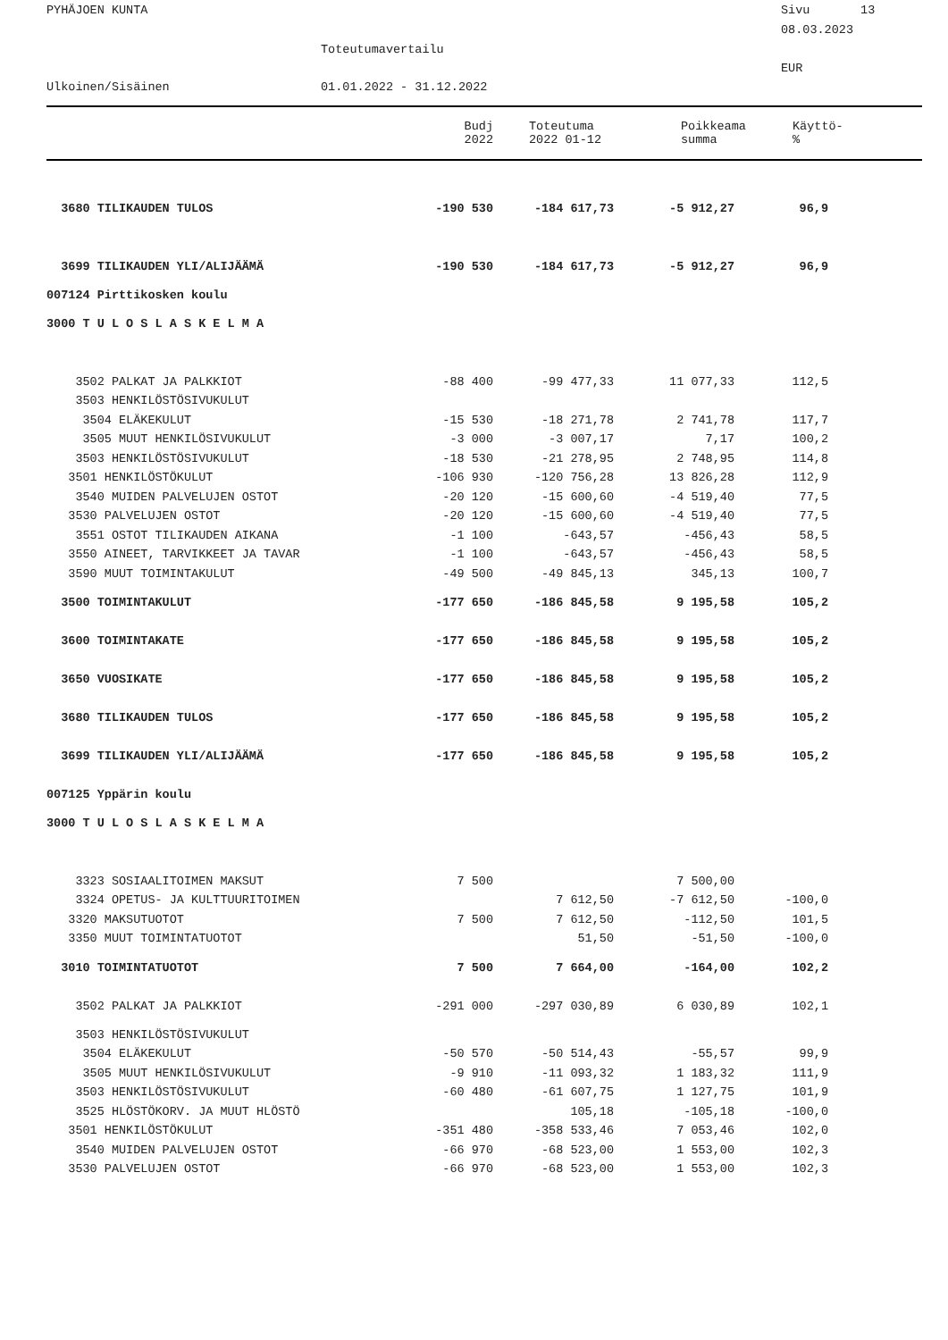PYHÄJOEN KUNTA
Sivu 13
08.03.2023
Toteutumavertailu
EUR
Ulkoinen/Sisäinen
01.01.2022 - 31.12.2022
| | Budj 2022 | Toteutuma 2022 01-12 | Poikkeama summa | Käyttö- % |
| --- | --- | --- | --- | --- |
| 3680 TILIKAUDEN TULOS | -190 530 | -184 617,73 | -5 912,27 | 96,9 | |
| 3699 TILIKAUDEN YLI/ALIJÄÄMÄ | -190 530 | -184 617,73 | -5 912,27 | 96,9 | |
| 007124 Pirttikosken koulu | | | | | |
| 3000 T U L O S L A S K E L M A | | | | | |
| 3502 PALKAT JA PALKKIOT | -88 400 | -99 477,33 | 11 077,33 | 112,5 | |
| 3503 HENKILÖSTÖSIVUKULUT | | | | | |
| 3504 ELÄKEKULUT | -15 530 | -18 271,78 | 2 741,78 | 117,7 | |
| 3505 MUUT HENKILÖSIVUKULUT | -3 000 | -3 007,17 | 7,17 | 100,2 | |
| 3503 HENKILÖSTÖSIVUKULUT | -18 530 | -21 278,95 | 2 748,95 | 114,8 | |
| 3501 HENKILÖSTÖKULUT | -106 930 | -120 756,28 | 13 826,28 | 112,9 | |
| 3540 MUIDEN PALVELUJEN OSTOT | -20 120 | -15 600,60 | -4 519,40 | 77,5 | |
| 3530 PALVELUJEN OSTOT | -20 120 | -15 600,60 | -4 519,40 | 77,5 | |
| 3551 OSTOT TILIKAUDEN AIKANA | -1 100 | -643,57 | -456,43 | 58,5 | |
| 3550 AINEET, TARVIKKEET JA TAVAR | -1 100 | -643,57 | -456,43 | 58,5 | |
| 3590 MUUT TOIMINTAKULUT | -49 500 | -49 845,13 | 345,13 | 100,7 | |
| 3500 TOIMINTAKULUT | -177 650 | -186 845,58 | 9 195,58 | 105,2 | |
| 3600 TOIMINTAKATE | -177 650 | -186 845,58 | 9 195,58 | 105,2 | |
| 3650 VUOSIKATE | -177 650 | -186 845,58 | 9 195,58 | 105,2 | |
| 3680 TILIKAUDEN TULOS | -177 650 | -186 845,58 | 9 195,58 | 105,2 | |
| 3699 TILIKAUDEN YLI/ALIJÄÄMÄ | -177 650 | -186 845,58 | 9 195,58 | 105,2 | |
| 007125 Yppärin koulu | | | | | |
| 3000 T U L O S L A S K E L M A | | | | | |
| 3323 SOSIAALITOIMEN MAKSUT | 7 500 | | 7 500,00 | | |
| 3324 OPETUS- JA KULTTUURITOIMEN | | 7 612,50 | -7 612,50 | -100,0 | |
| 3320 MAKSUTUOTOT | 7 500 | 7 612,50 | -112,50 | 101,5 | |
| 3350 MUUT TOIMINTATUOTOT | | 51,50 | -51,50 | -100,0 | |
| 3010 TOIMINTATUOTOT | 7 500 | 7 664,00 | -164,00 | 102,2 | |
| 3502 PALKAT JA PALKKIOT | -291 000 | -297 030,89 | 6 030,89 | 102,1 | |
| 3503 HENKILÖSTÖSIVUKULUT | | | | | |
| 3504 ELÄKEKULUT | -50 570 | -50 514,43 | -55,57 | 99,9 | |
| 3505 MUUT HENKILÖSIVUKULUT | -9 910 | -11 093,32 | 1 183,32 | 111,9 | |
| 3503 HENKILÖSTÖSIVUKULUT | -60 480 | -61 607,75 | 1 127,75 | 101,9 | |
| 3525 HLÖSTÖKORV. JA MUUT HLÖSTÖ | | 105,18 | -105,18 | -100,0 | |
| 3501 HENKILÖSTÖKULUT | -351 480 | -358 533,46 | 7 053,46 | 102,0 | |
| 3540 MUIDEN PALVELUJEN OSTOT | -66 970 | -68 523,00 | 1 553,00 | 102,3 | |
| 3530 PALVELUJEN OSTOT | -66 970 | -68 523,00 | 1 553,00 | 102,3 | |